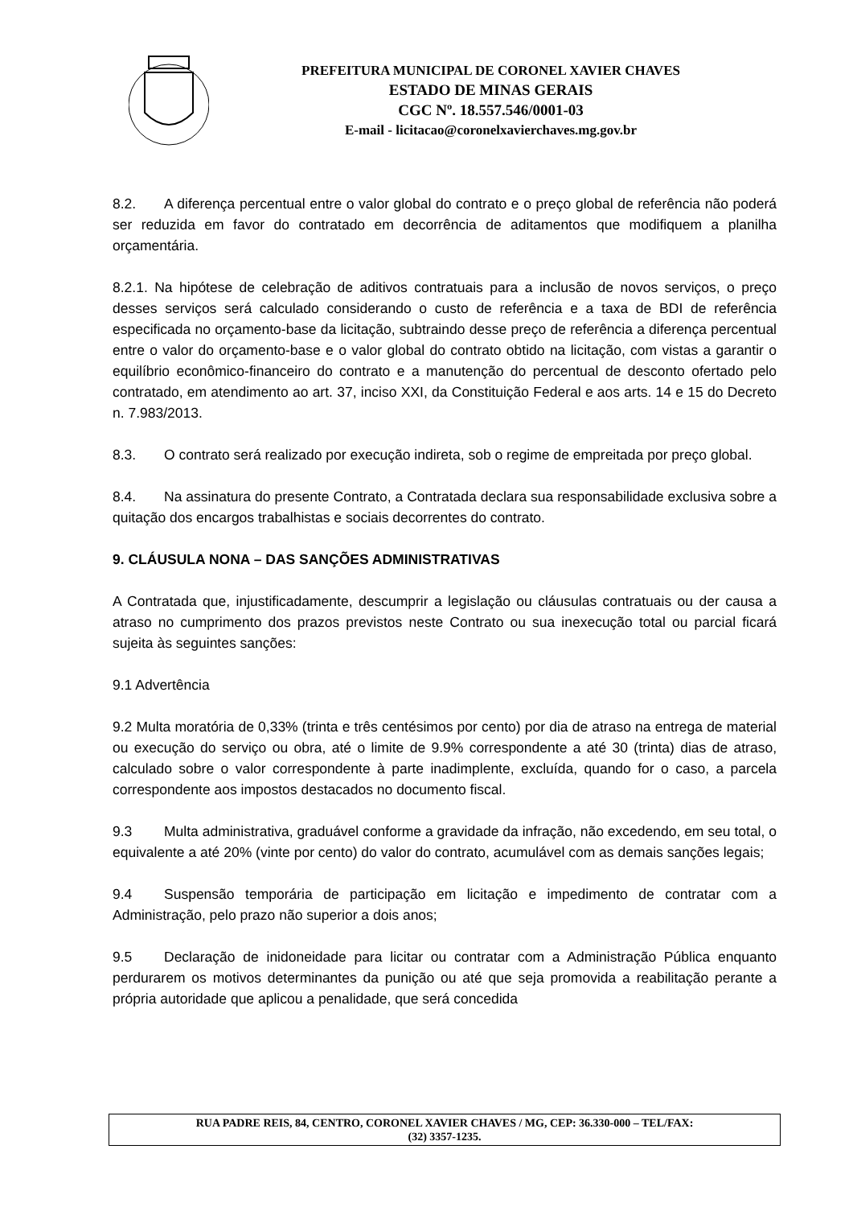PREFEITURA MUNICIPAL DE CORONEL XAVIER CHAVES
ESTADO DE MINAS GERAIS
CGC Nº. 18.557.546/0001-03
E-mail - licitacao@coronelxavierchaves.mg.gov.br
8.2. A diferença percentual entre o valor global do contrato e o preço global de referência não poderá ser reduzida em favor do contratado em decorrência de aditamentos que modifiquem a planilha orçamentária.
8.2.1. Na hipótese de celebração de aditivos contratuais para a inclusão de novos serviços, o preço desses serviços será calculado considerando o custo de referência e a taxa de BDI de referência especificada no orçamento-base da licitação, subtraindo desse preço de referência a diferença percentual entre o valor do orçamento-base e o valor global do contrato obtido na licitação, com vistas a garantir o equilíbrio econômico-financeiro do contrato e a manutenção do percentual de desconto ofertado pelo contratado, em atendimento ao art. 37, inciso XXI, da Constituição Federal e aos arts. 14 e 15 do Decreto n. 7.983/2013.
8.3. O contrato será realizado por execução indireta, sob o regime de empreitada por preço global.
8.4. Na assinatura do presente Contrato, a Contratada declara sua responsabilidade exclusiva sobre a quitação dos encargos trabalhistas e sociais decorrentes do contrato.
9. CLÁUSULA NONA – DAS SANÇÕES ADMINISTRATIVAS
A Contratada que, injustificadamente, descumprir a legislação ou cláusulas contratuais ou der causa a atraso no cumprimento dos prazos previstos neste Contrato ou sua inexecução total ou parcial ficará sujeita às seguintes sanções:
9.1 Advertência
9.2 Multa moratória de 0,33% (trinta e três centésimos por cento) por dia de atraso na entrega de material ou execução do serviço ou obra, até o limite de 9.9% correspondente a até 30 (trinta) dias de atraso, calculado sobre o valor correspondente à parte inadimplente, excluída, quando for o caso, a parcela correspondente aos impostos destacados no documento fiscal.
9.3 Multa administrativa, graduável conforme a gravidade da infração, não excedendo, em seu total, o equivalente a até 20% (vinte por cento) do valor do contrato, acumulável com as demais sanções legais;
9.4 Suspensão temporária de participação em licitação e impedimento de contratar com a Administração, pelo prazo não superior a dois anos;
9.5 Declaração de inidoneidade para licitar ou contratar com a Administração Pública enquanto perdurarem os motivos determinantes da punição ou até que seja promovida a reabilitação perante a própria autoridade que aplicou a penalidade, que será concedida
RUA PADRE REIS, 84, CENTRO, CORONEL XAVIER CHAVES / MG, CEP: 36.330-000 – TEL/FAX:
(32) 3357-1235.